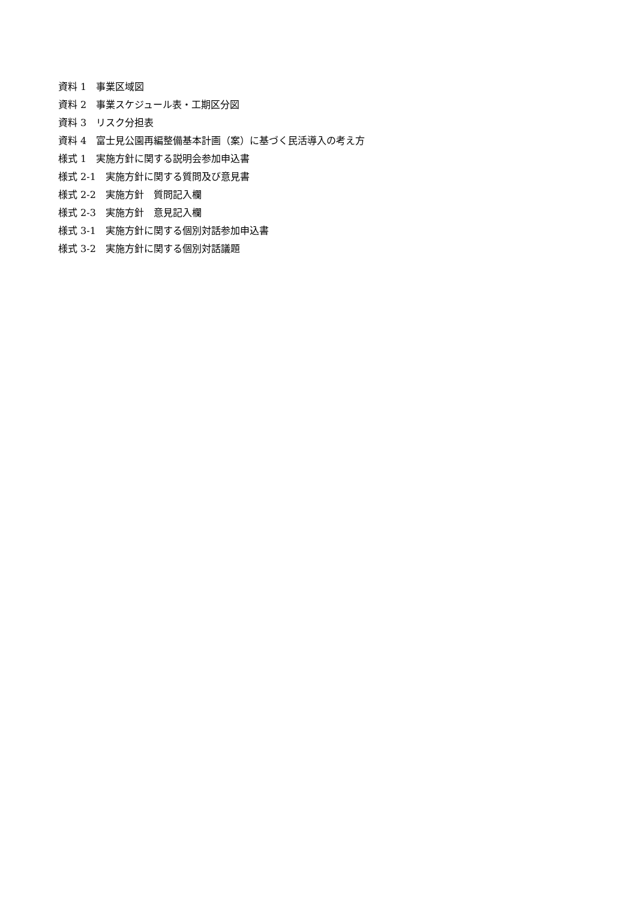資料 1　事業区域図
資料 2　事業スケジュール表・工期区分図
資料 3　リスク分担表
資料 4　富士見公園再編整備基本計画（案）に基づく民活導入の考え方
様式 1　実施方針に関する説明会参加申込書
様式 2-1　実施方針に関する質問及び意見書
様式 2-2　実施方針　質問記入欄
様式 2-3　実施方針　意見記入欄
様式 3-1　実施方針に関する個別対話参加申込書
様式 3-2　実施方針に関する個別対話議題